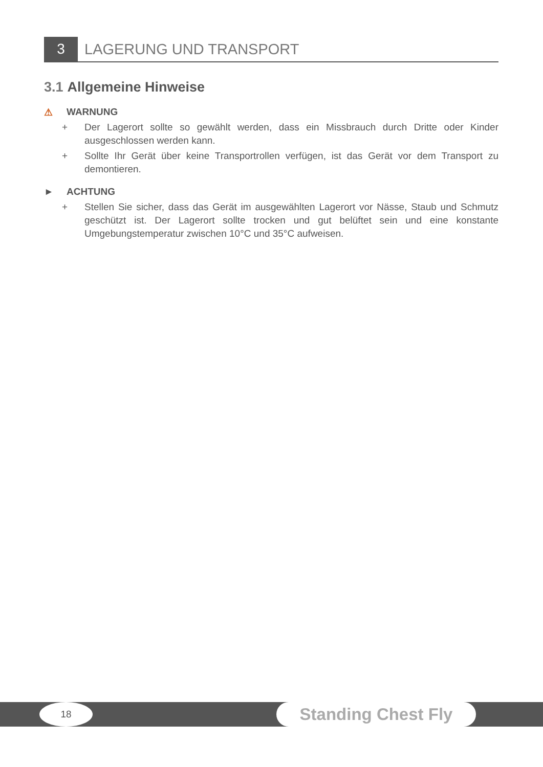3
LAGERUNG UND TRANSPORT
3.1 Allgemeine Hinweise
⚠ WARNUNG
+ Der Lagerort sollte so gewählt werden, dass ein Missbrauch durch Dritte oder Kinder ausgeschlossen werden kann.
+ Sollte Ihr Gerät über keine Transportrollen verfügen, ist das Gerät vor dem Transport zu demontieren.
► ACHTUNG
+ Stellen Sie sicher, dass das Gerät im ausgewählten Lagerort vor Nässe, Staub und Schmutz geschützt ist. Der Lagerort sollte trocken und gut belüftet sein und eine konstante Umgebungstemperatur zwischen 10°C und 35°C aufweisen.
18 Standing Chest Fly